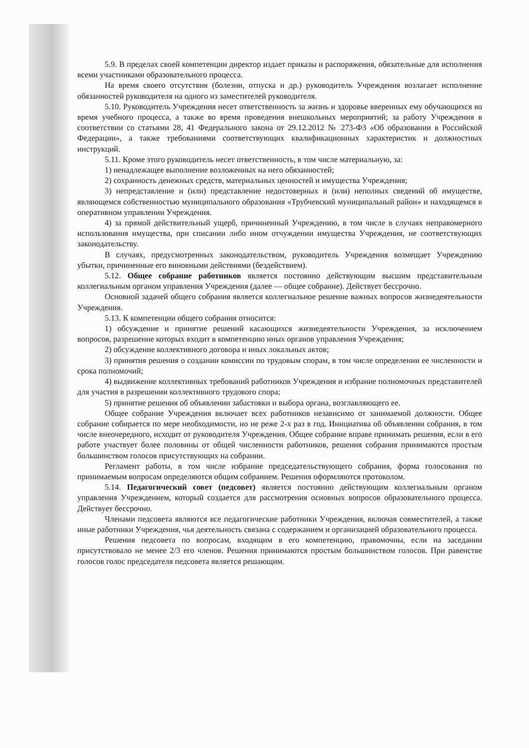5.9. В пределах своей компетенции директор издает приказы и распоряжения, обязательные для исполнения всеми участниками образовательного процесса.
На время своего отсутствия (болезни, отпуска и др.) руководитель Учреждения возлагает исполнение обязанностей руководителя на одного из заместителей руководителя.
5.10. Руководитель Учреждения несет ответственность за жизнь и здоровье вверенных ему обучающихся во время учебного процесса, а также во время проведения внешкольных мероприятий; за работу Учреждения в соответствии со статьями 28, 41 Федерального закона от 29.12.2012 № 273-ФЗ «Об образовании в Российской Федерации», а также требованиями соответствующих квалификационных характеристик и должностных инструкций.
5.11. Кроме этого руководитель несет ответственность, в том числе материальную, за:
1) ненадлежащее выполнение возложенных на него обязанностей;
2) сохранность денежных средств, материальных ценностей и имущества Учреждения;
3) непредставление и (или) представление недостоверных и (или) неполных сведений об имуществе, являющемся собственностью муниципального образования «Трубчевский муниципальный район» и находящемся в оперативном управлении Учреждения.
4) за прямой действительный ущерб, причиненный Учреждению, в том числе в случаях неправомерного использования имущества, при списании либо ином отчуждении имущества Учреждения, не соответствующих законодательству.
В случаях, предусмотренных законодательством, руководитель Учреждения возмещает Учреждению убытки, причиненные его виновными действиями (бездействием).
5.12. Общее собрание работников является постоянно действующим высшим представительным коллегиальным органом управления Учреждения (далее — общее собрание). Действует бессрочно.
Основной задачей общего собрания является коллегиальное решение важных вопросов жизнедеятельности Учреждения.
5.13. К компетенции общего собрания относится:
1) обсуждение и принятие решений касающихся жизнедеятельности Учреждения, за исключением вопросов, разрешение которых входит в компетенцию иных органов управления Учреждения;
2) обсуждение коллективного договора и иных локальных актов;
3) принятия решения о создании комиссии по трудовым спорам, в том числе определении ее численности и срока полномочий;
4) выдвижение коллективных требований работников Учреждения и избрание полномочных представителей для участия в разрешении коллективного трудового спора;
5) принятие решения об объявлении забастовки и выбора органа, возглавляющего ее.
Общее собрание Учреждения включает всех работников независимо от занимаемой должности. Общее собрание собирается по мере необходимости, но не реже 2-х раз в год. Инициатива об объявлении собрания, в том числе внеочередного, исходит от руководителя Учреждения. Общее собрание вправе принимать решения, если в его работе участвует более половины от общей численности работников, решения собрания принимаются простым большинством голосов присутствующих на собрании.
Регламент работы, в том числе избрание председательствующего собрания, форма голосования по принимаемым вопросам определяются общим собранием. Решения оформляются протоколом.
5.14. Педагогический совет (педсовет) является постоянно действующим коллегиальным органом управления Учреждением, который создается для рассмотрения основных вопросов образовательного процесса. Действует бессрочно.
Членами педсовета являются все педагогические работники Учреждения, включая совместителей, а также иные работники Учреждения, чья деятельность связана с содержанием и организацией образовательного процесса.
Решения педсовета по вопросам, входящим в его компетенцию, правомочны, если на заседании присутствовало не менее 2/3 его членов. Решения принимаются простым большинством голосов. При равенстве голосов голос председателя педсовета является решающим.